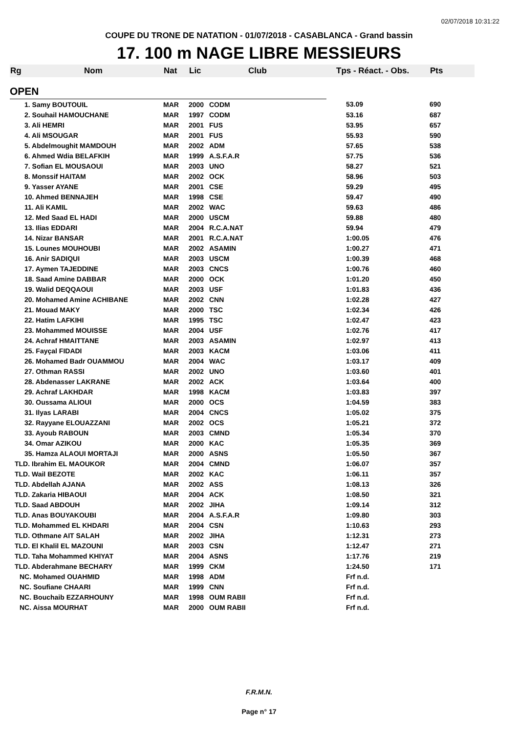02/07/2018 10:31:22
COUPE DU TRONE DE NATATION - 01/07/2018 - CASABLANCA - Grand bassin
17. 100 m NAGE LIBRE MESSIEURS
| Rg | Nom | Nat | Lic | Club | Tps - Réact. - Obs. | Pts |
| --- | --- | --- | --- | --- | --- | --- |
| OPEN | | | | | | |
| 1. Samy BOUTOUIL | | MAR | 2000 | CODM | 53.09 | 690 |
| 2. Souhail HAMOUCHANE | | MAR | 1997 | CODM | 53.16 | 687 |
| 3. Ali HEMRI | | MAR | 2001 | FUS | 53.95 | 657 |
| 4. Ali MSOUGAR | | MAR | 2001 | FUS | 55.93 | 590 |
| 5. Abdelmoughit MAMDOUH | | MAR | 2002 | ADM | 57.65 | 538 |
| 6. Ahmed Wdia BELAFKIH | | MAR | 1999 | A.S.F.A.R | 57.75 | 536 |
| 7. Sofian EL MOUSAOUI | | MAR | 2003 | UNO | 58.27 | 521 |
| 8. Monssif HAITAM | | MAR | 2002 | OCK | 58.96 | 503 |
| 9. Yasser AYANE | | MAR | 2001 | CSE | 59.29 | 495 |
| 10. Ahmed BENNAJEH | | MAR | 1998 | CSE | 59.47 | 490 |
| 11. Ali KAMIL | | MAR | 2002 | WAC | 59.63 | 486 |
| 12. Med Saad EL HADI | | MAR | 2000 | USCM | 59.88 | 480 |
| 13. Ilias EDDARI | | MAR | 2004 | R.C.A.NAT | 59.94 | 479 |
| 14. Nizar BANSAR | | MAR | 2001 | R.C.A.NAT | 1:00.05 | 476 |
| 15. Lounes MOUHOUBI | | MAR | 2002 | ASAMIN | 1:00.27 | 471 |
| 16. Anir SADIQUI | | MAR | 2003 | USCM | 1:00.39 | 468 |
| 17. Aymen TAJEDDINE | | MAR | 2003 | CNCS | 1:00.76 | 460 |
| 18. Saad Amine DABBAR | | MAR | 2000 | OCK | 1:01.20 | 450 |
| 19. Walid DEQQAOUI | | MAR | 2003 | USF | 1:01.83 | 436 |
| 20. Mohamed Amine ACHIBANE | | MAR | 2002 | CNN | 1:02.28 | 427 |
| 21. Mouad MAKY | | MAR | 2000 | TSC | 1:02.34 | 426 |
| 22. Hatim LAFKIHI | | MAR | 1995 | TSC | 1:02.47 | 423 |
| 23. Mohammed MOUISSE | | MAR | 2004 | USF | 1:02.76 | 417 |
| 24. Achraf HMAITTANE | | MAR | 2003 | ASAMIN | 1:02.97 | 413 |
| 25. Fayçal FIDADI | | MAR | 2003 | KACM | 1:03.06 | 411 |
| 26. Mohamed Badr OUAMMOU | | MAR | 2004 | WAC | 1:03.17 | 409 |
| 27. Othman RASSI | | MAR | 2002 | UNO | 1:03.60 | 401 |
| 28. Abdenasser LAKRANE | | MAR | 2002 | ACK | 1:03.64 | 400 |
| 29. Achraf LAKHDAR | | MAR | 1998 | KACM | 1:03.83 | 397 |
| 30. Oussama ALIOUI | | MAR | 2000 | OCS | 1:04.59 | 383 |
| 31. Ilyas LARABI | | MAR | 2004 | CNCS | 1:05.02 | 375 |
| 32. Rayyane ELOUAZZANI | | MAR | 2002 | OCS | 1:05.21 | 372 |
| 33. Ayoub RABOUN | | MAR | 2003 | CMND | 1:05.34 | 370 |
| 34. Omar AZIKOU | | MAR | 2000 | KAC | 1:05.35 | 369 |
| 35. Hamza ALAOUI MORTAJI | | MAR | 2000 | ASNS | 1:05.50 | 367 |
| TLD. Ibrahim EL MAOUKOR | | MAR | 2004 | CMND | 1:06.07 | 357 |
| TLD. Wail BEZOTE | | MAR | 2002 | KAC | 1:06.11 | 357 |
| TLD. Abdellah AJANA | | MAR | 2002 | ASS | 1:08.13 | 326 |
| TLD. Zakaria HIBAOUI | | MAR | 2004 | ACK | 1:08.50 | 321 |
| TLD. Saad ABDOUH | | MAR | 2002 | JIHA | 1:09.14 | 312 |
| TLD. Anas BOUYAKOUBI | | MAR | 2004 | A.S.F.A.R | 1:09.80 | 303 |
| TLD. Mohammed EL KHDARI | | MAR | 2004 | CSN | 1:10.63 | 293 |
| TLD. Othmane AIT SALAH | | MAR | 2002 | JIHA | 1:12.31 | 273 |
| TLD. El Khalil EL MAZOUNI | | MAR | 2003 | CSN | 1:12.47 | 271 |
| TLD. Taha Mohammed KHIYAT | | MAR | 2004 | ASNS | 1:17.76 | 219 |
| TLD. Abderahmane BECHARY | | MAR | 1999 | CKM | 1:24.50 | 171 |
| NC. Mohamed OUAHMID | | MAR | 1998 | ADM | Frf n.d. | |
| NC. Soufiane CHAARI | | MAR | 1999 | CNN | Frf n.d. | |
| NC. Bouchaib EZZARHOUNY | | MAR | 1998 | OUM RABII | Frf n.d. | |
| NC. Aissa MOURHAT | | MAR | 2000 | OUM RABII | Frf n.d. | |
F.R.M.N.
Page n° 17